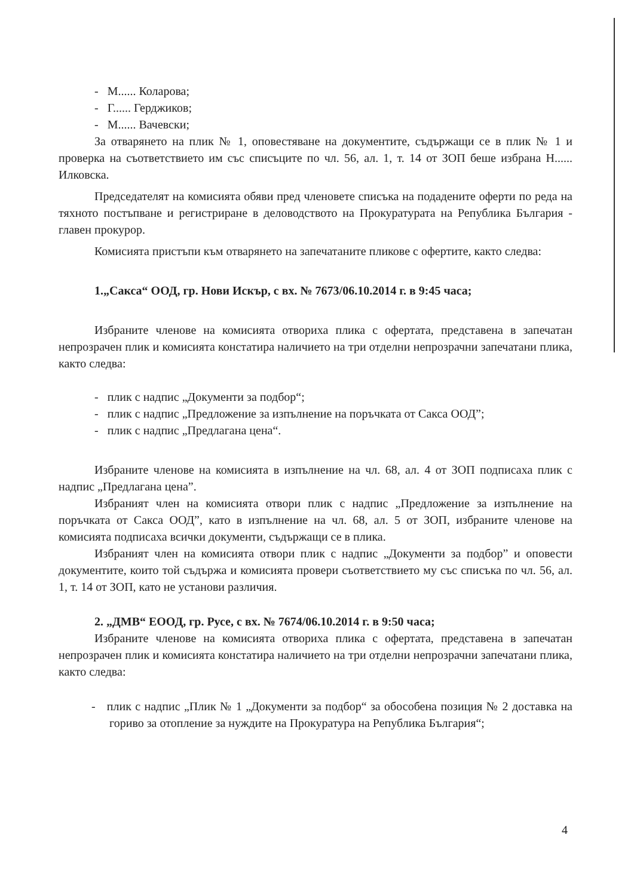- М...... Коларова;
- Г...... Герджиков;
- М...... Вачевски;
За отварянето на плик № 1, оповестяване на документите, съдържащи се в плик № 1 и проверка на съответствието им със списъците по чл. 56, ал. 1, т. 14 от ЗОП беше избрана Н...... Илковска.
Председателят на комисията обяви пред членовете списъка на подадените оферти по реда на тяхното постъпване и регистриране в деловодството на Прокуратурата на Република България - главен прокурор.
Комисията пристъпи към отварянето на запечатаните пликове с офертите, както следва:
1.„Сакса“ ООД, гр. Нови Искър, с вх. № 7673/06.10.2014 г. в 9:45 часа;
Избраните членове на комисията отвориха плика с офертата, представена в запечатан непрозрачен плик и комисията констатира наличието на три отделни непрозрачни запечатани плика, както следва:
- плик с надпис „Документи за подбор“;
- плик с надпис „Предложение за изпълнение на поръчката от Сакса ООД”;
- плик с надпис „Предлагана цена“.
Избраните членове на комисията в изпълнение на чл. 68, ал. 4 от ЗОП подписаха плик с надпис „Предлагана цена”.
Избраният член на комисията отвори плик с надпис „Предложение за изпълнение на поръчката от Сакса ООД”, като в изпълнение на чл. 68, ал. 5 от ЗОП, избраните членове на комисията подписаха всички документи, съдържащи се в плика.
Избраният член на комисията отвори плик с надпис „Документи за подбор” и оповести документите, които той съдържа и комисията провери съответствието му със списъка по чл. 56, ал. 1, т. 14 от ЗОП, като не установи различия.
2. „ДМВ“ ЕООД, гр. Русе, с вх. № 7674/06.10.2014 г. в 9:50 часа;
Избраните членове на комисията отвориха плика с офертата, представена в запечатан непрозрачен плик и комисията констатира наличието на три отделни непрозрачни запечатани плика, както следва:
- плик с надпис „Плик № 1 „Документи за подбор“ за обособена позиция № 2 доставка на гориво за отопление за нуждите на Прокуратура на Република България“;
4